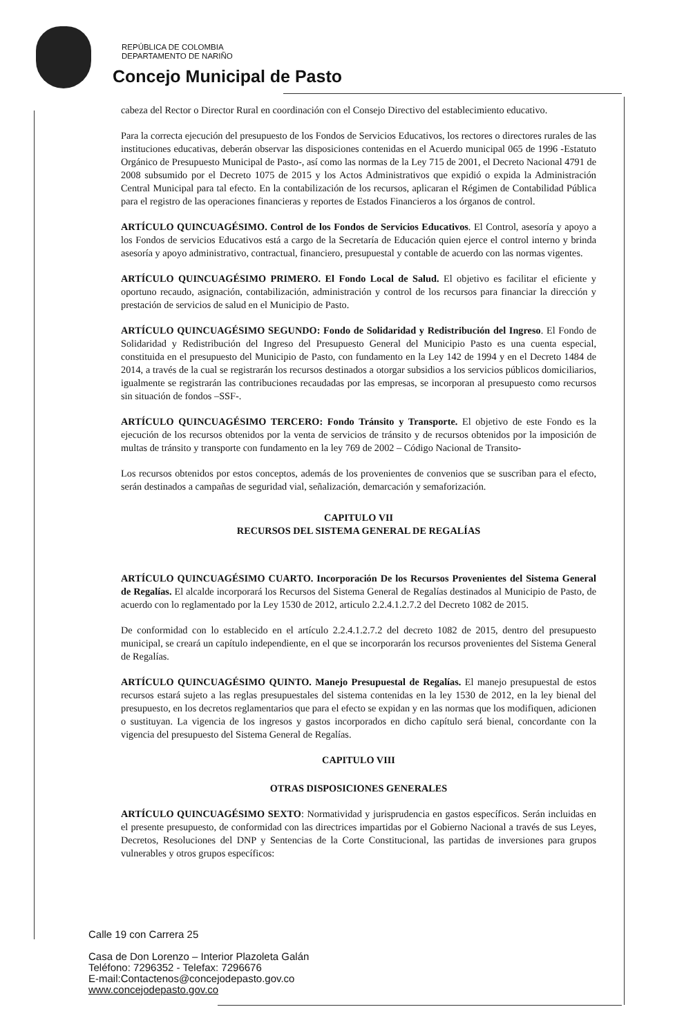REPÚBLICA DE COLOMBIA
DEPARTAMENTO DE NARIÑO
Concejo Municipal de Pasto
cabeza del Rector o Director Rural en coordinación con el Consejo Directivo del establecimiento educativo.
Para la correcta ejecución del presupuesto de los Fondos de Servicios Educativos, los rectores o directores rurales de las instituciones educativas, deberán observar las disposiciones contenidas en el Acuerdo municipal 065 de 1996 -Estatuto Orgánico de Presupuesto Municipal de Pasto-, así como las normas de la Ley 715 de 2001, el Decreto Nacional 4791 de 2008 subsumido por el Decreto 1075 de 2015 y los Actos Administrativos que expidió o expida la Administración Central Municipal para tal efecto. En la contabilización de los recursos, aplicaran el Régimen de Contabilidad Pública para el registro de las operaciones financieras y reportes de Estados Financieros a los órganos de control.
ARTÍCULO QUINCUAGÉSIMO. Control de los Fondos de Servicios Educativos. El Control, asesoría y apoyo a los Fondos de servicios Educativos está a cargo de la Secretaría de Educación quien ejerce el control interno y brinda asesoría y apoyo administrativo, contractual, financiero, presupuestal y contable de acuerdo con las normas vigentes.
ARTÍCULO QUINCUAGÉSIMO PRIMERO. El Fondo Local de Salud. El objetivo es facilitar el eficiente y oportuno recaudo, asignación, contabilización, administración y control de los recursos para financiar la dirección y prestación de servicios de salud en el Municipio de Pasto.
ARTÍCULO QUINCUAGÉSIMO SEGUNDO: Fondo de Solidaridad y Redistribución del Ingreso. El Fondo de Solidaridad y Redistribución del Ingreso del Presupuesto General del Municipio Pasto es una cuenta especial, constituida en el presupuesto del Municipio de Pasto, con fundamento en la Ley 142 de 1994 y en el Decreto 1484 de 2014, a través de la cual se registrarán los recursos destinados a otorgar subsidios a los servicios públicos domiciliarios, igualmente se registrarán las contribuciones recaudadas por las empresas, se incorporan al presupuesto como recursos sin situación de fondos –SSF-.
ARTÍCULO QUINCUAGÉSIMO TERCERO: Fondo Tránsito y Transporte. El objetivo de este Fondo es la ejecución de los recursos obtenidos por la venta de servicios de tránsito y de recursos obtenidos por la imposición de multas de tránsito y transporte con fundamento en la ley 769 de 2002 – Código Nacional de Transito-
Los recursos obtenidos por estos conceptos, además de los provenientes de convenios que se suscriban para el efecto, serán destinados a campañas de seguridad vial, señalización, demarcación y semaforización.
CAPITULO VII
RECURSOS DEL SISTEMA GENERAL DE REGALÍAS
ARTÍCULO QUINCUAGÉSIMO CUARTO. Incorporación De los Recursos Provenientes del Sistema General de Regalías. El alcalde incorporará los Recursos del Sistema General de Regalías destinados al Municipio de Pasto, de acuerdo con lo reglamentado por la Ley 1530 de 2012, articulo 2.2.4.1.2.7.2 del Decreto 1082 de 2015.
De conformidad con lo establecido en el artículo 2.2.4.1.2.7.2 del decreto 1082 de 2015, dentro del presupuesto municipal, se creará un capítulo independiente, en el que se incorporarán los recursos provenientes del Sistema General de Regalías.
ARTÍCULO QUINCUAGÉSIMO QUINTO. Manejo Presupuestal de Regalías. El manejo presupuestal de estos recursos estará sujeto a las reglas presupuestales del sistema contenidas en la ley 1530 de 2012, en la ley bienal del presupuesto, en los decretos reglamentarios que para el efecto se expidan y en las normas que los modifiquen, adicionen o sustituyan. La vigencia de los ingresos y gastos incorporados en dicho capítulo será bienal, concordante con la vigencia del presupuesto del Sistema General de Regalías.
CAPITULO VIII
OTRAS DISPOSICIONES GENERALES
ARTÍCULO QUINCUAGÉSIMO SEXTO: Normatividad y jurisprudencia en gastos específicos. Serán incluidas en el presente presupuesto, de conformidad con las directrices impartidas por el Gobierno Nacional a través de sus Leyes, Decretos, Resoluciones del DNP y Sentencias de la Corte Constitucional, las partidas de inversiones para grupos vulnerables y otros grupos específicos:
Calle 19 con Carrera 25
Casa de Don Lorenzo – Interior Plazoleta Galán
Teléfono: 7296352 - Telefax: 7296676
E-mail:Contactenos@concejodepasto.gov.co
www.concejodepasto.gov.co